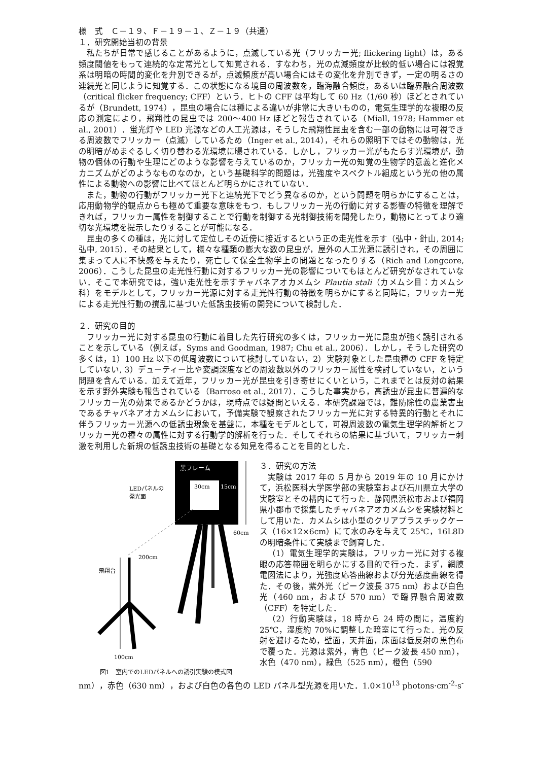様　式　Ｃ－１９、Ｆ－１９－１、Ｚ－１９（共通）
１．研究開始当初の背景
私たちが日常で感じることがあるように，点滅している光（フリッカー光; flickering light）は，ある頻度閾値をもって連続的な定常光として知覚される．すなわち，光の点滅頻度が比較的低い場合には視覚系は明暗の時間的変化を弁別できるが，点滅頻度が高い場合にはその変化を弁別できず，一定の明るさの連続光と同じように知覚する．この状態になる境目の周波数を，臨海融合頻度，あるいは臨界融合周波数（critical flicker frequency; CFF）という．ヒトの CFF は平均して 60 Hz（1/60 秒）ほどとされているが（Brundett, 1974），昆虫の場合には種による違いが非常に大きいものの，電気生理学的な複眼の反応の測定により，飛翔性の昆虫では 200～400 Hz ほどと報告されている（Miall, 1978; Hammer et al., 2001）．蛍光灯や LED 光源などの人工光源は，そうした飛翔性昆虫を含む一部の動物には可視できる周波数でフリッカー（点滅）しているため（Inger et al., 2014），それらの照明下ではその動物は，光の明暗がめまぐるしく切り替わる光環境に曝されている．しかし，フリッカー光がもたらす光環境が，動物の個体の行動や生理にどのような影響を与えているのか，フリッカー光の知覚の生物学的意義と進化メカニズムがどのようなものなのか，という基礎科学的問題は，光強度やスペクトル組成という光の他の属性による動物への影響に比べてほとんど明らかにされていない．
また，動物の行動がフリッカー光下と連続光下でどう異なるのか，という問題を明らかにすることは，応用動物学的観点からも極めて重要な意味をもつ．もしフリッカー光の行動に対する影響の特徴を理解できれば，フリッカー属性を制御することで行動を制御する光制御技術を開発したり，動物にとってより適切な光環境を提示したりすることが可能になる．
昆虫の多くの種は，光に対して定位しその近傍に接近するという正の走光性を示す（弘中・針山, 2014; 弘中, 2015）．その結果として，様々な種類の膨大な数の昆虫が，屋外の人工光源に誘引され，その周囲に集まって人に不快感を与えたり，死亡して保全生物学上の問題となったりする（Rich and Longcore, 2006）．こうした昆虫の走光性行動に対するフリッカー光の影響についてもほとんど研究がなされていない．そこで本研究では，強い走光性を示すチャバネアオカメムシ Plautia stali（カメムシ目：カメムシ科）をモデルとして，フリッカー光源に対する走光性行動の特徴を明らかにすると同時に，フリッカー光による走光性行動の撹乱に基づいた低誘虫技術の開発について検討した．
２．研究の目的
フリッカー光に対する昆虫の行動に着目した先行研究の多くは，フリッカー光に昆虫が強く誘引されることを示している（例えば，Syms and Goodman, 1987; Chu et al., 2006）．しかし，そうした研究の多くは，1）100 Hz 以下の低周波数について検討していない，2）実験対象とした昆虫種の CFF を特定していない, 3）デューティー比や変調深度などの周波数以外のフリッカー属性を検討していない，という問題を含んでいる．加えて近年，フリッカー光が昆虫を引き寄せにくいという，これまでとは反対の結果を示す野外実験も報告されている（Barroso et al., 2017）．こうした事実から，高誘虫が昆虫に普遍的なフリッカー光の効果であるかどうかは，現時点では疑問といえる．本研究課題では，難防除性の農業害虫であるチャバネアオカメムシにおいて，予備実験で観察されたフリッカー光に対する特異的行動とそれに伴うフリッカー光源への低誘虫現象を基盤に，本種をモデルとして，可視周波数の電気生理学的解析とフリッカー光の種々の属性に対する行動学的解析を行った．そしてそれらの結果に基づいて，フリッカー刺激を利用した新規の低誘虫技術の基礎となる知見を得ることを目的とした．
黒フレーム
30cm
15cm
LEDパネルの
発光面
60cm
200cm
飛翔台
100cm
図1　室内でのLEDパネルへの誘引実験の模式図
３．研究の方法
実験は 2017 年の 5 月から 2019 年の 10 月にかけて，浜松医科大学医学部の実験室および石川県立大学の実験室とその構内にて行った．静岡県浜松市および福岡県小郡市で採集したチャバネアオカメムシを実験材料として用いた．カメムシは小型のクリアプラスチックケース（16×12×6cm）にて水のみを与えて 25℃，16L8D の明暗条件にて実験まで飼育した．
（1）電気生理学的実験は，フリッカー光に対する複眼の応答範囲を明らかにする目的で行った．まず，網膜電図法により，光強度応答曲線および分光感度曲線を得た．その後，紫外光（ピーク波長 375 nm）および白色光（460 nm，および 570 nm）で臨界融合周波数（CFF）を特定した．
（2）行動実験は，18 時から 24 時の間に，温度約 25℃，湿度約 70%に調整した暗室にて行った．光の反射を避けるため，壁面，天井面，床面は低反射の黒色布で覆った．光源は紫外，青色（ピーク波長 450 nm），水色（470 nm），緑色（525 nm），橙色（590
nm），赤色（630 nm），および白色の各色の LED パネル型光源を用いた．1.0×10<sup>13</sup> photons·cm<sup>-2</sup>·s<sup>-</sup>